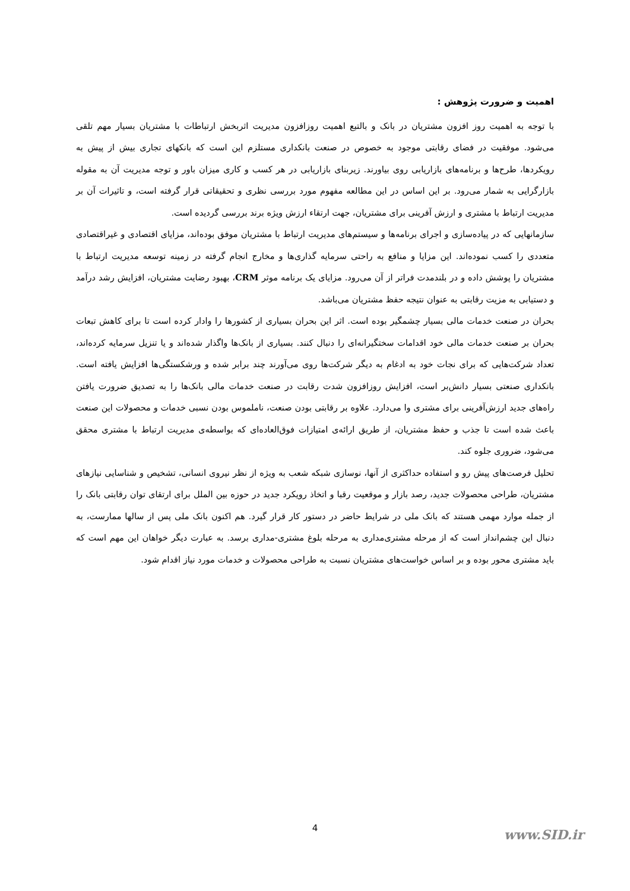اهمیت و ضرورت پژوهش :
با توجه به اهمیت روز افزون مشتریان در بانک و بالتبع اهمیت روزافزون مدیریت اثربخش ارتباطات با مشتریان بسیار مهم تلقی می‌شود. موفقیت در فضای رقابتی موجود به خصوص در صنعت بانکداری مستلزم این است که بانکهای تجاری بیش از پیش به رویکردها، طرح‌ها و برنامه‌های بازاریابی روی بیاورند. زیربنای بازاریابی در هر کسب و کاری میزان باور و توجه مدیریت آن به مقوله بازارگرایی به شمار می‌رود. بر این اساس در این مطالعه مفهوم مورد بررسی نظری و تحقیقاتی قرار گرفته است، و تاثیرات آن بر مدیریت ارتباط با مشتری و ارزش آفرینی برای مشتریان، جهت ارتقاء ارزش ویژه برند بررسی گردیده است.
سازمانهایی که در پیاده‌سازی و اجرای برنامه‌ها و سیستم‌های مدیریت ارتباط با مشتریان موفق بوده‌اند، مزایای اقتصادی و غیراقتصادی متعددی را کسب نموده‌اند. این مزایا و منافع به راحتی سرمایه گذاری‌ها و مخارج انجام گرفته در زمینه توسعه مدیریت ارتباط با مشتریان را پوشش داده و در بلندمدت فراتر از آن می‌رود. مزایای یک برنامه موثر CRM، بهبود رضایت مشتریان، افزایش رشد درآمد و دستیابی به مزیت رقابتی به عنوان نتیجه حفظ مشتریان می‌باشد.
بحران در صنعت خدمات مالی بسیار چشمگیر بوده است. اثر این بحران بسیاری از کشورها را وادار کرده است تا برای کاهش تبعات بحران بر صنعت خدمات مالی خود اقدامات سختگیرانه‌ای را دنبال کنند. بسیاری از بانک‌ها واگذار شده‌اند و یا تنزیل سرمایه کرده‌اند، تعداد شرکت‌هایی که برای نجات خود به ادغام به دیگر شرکت‌ها روی می‌آورند چند برابر شده و ورشکستگی‌ها افزایش یافته است. بانکداری صنعتی بسیار دانش‌بر است، افزایش روزافزون شدت رقابت در صنعت خدمات مالی بانک‌ها را به تصدیق ضرورت یافتن راه‌های جدید ارزش‌آفرینی برای مشتری وا می‌دارد. علاوه بر رقابتی بودن صنعت، ناملموس بودن نسبی خدمات و محصولات این صنعت باعث شده است تا جذب و حفظ مشتریان، از طریق ارائه‌ی امتیازات فوق‌العاده‌ای که بواسطه‌ی مدیریت ارتباط با مشتری محقق می‌شود، ضروری جلوه کند.
تحلیل فرصت‌های پیش رو و استفاده حداکثری از آنها، نوسازی شبکه شعب به ویژه از نظر نیروی انسانی، تشخیص و شناسایی نیازهای مشتریان، طراحی محصولات جدید، رصد بازار و موقعیت رقبا و اتخاذ رویکرد جدید در حوزه بین الملل برای ارتقای توان رقابتی بانک را از جمله موارد مهمی هستند که بانک ملی در شرایط حاضر در دستور کار قرار گیرد. هم اکنون بانک ملی پس از سالها ممارست، به دنبال این چشم‌انداز است که از مرحله مشتری‌مداری به مرحله بلوغ مشتری-مداری برسد. به عبارت دیگر خواهان این مهم است که باید مشتری محور بوده و بر اساس خواست‌های مشتریان نسبت به طراحی محصولات و خدمات مورد نیاز اقدام شود.
4 www.SID.ir